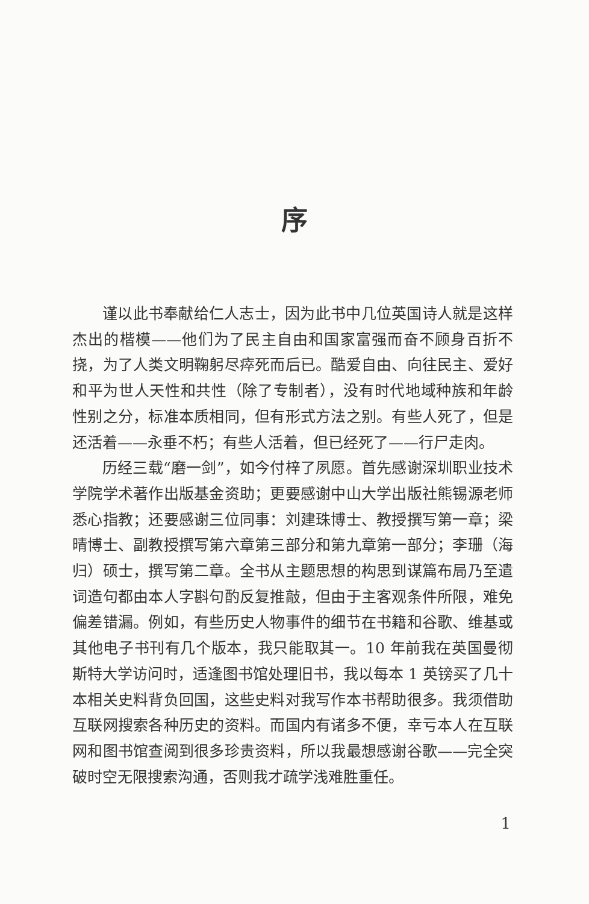序
谨以此书奉献给仁人志士，因为此书中几位英国诗人就是这样杰出的楷模——他们为了民主自由和国家富强而奋不顾身百折不挠，为了人类文明鞠躬尽瘁死而后已。酷爱自由、向往民主、爱好和平为世人天性和共性（除了专制者），没有时代地域种族和年龄性别之分，标准本质相同，但有形式方法之别。有些人死了，但是还活着——永垂不朽；有些人活着，但已经死了——行尸走肉。
历经三载“磨一剑”，如今付梓了夙愿。首先感谢深圳职业技术学院学术著作出版基金资助；更要感谢中山大学出版社熊锡源老师悉心指教；还要感谢三位同事：刘建珠博士、教授撰写第一章；梁晴博士、副教授撰写第六章第三部分和第九章第一部分；李珊（海归）硕士，撰写第二章。全书从主题思想的构思到谋篇布局乃至遣词造句都由本人字斟句酌反复推敲，但由于主客观条件所限，难免偏差错漏。例如，有些历史人物事件的细节在书籍和谷歌、维基或其他电子书刊有几个版本，我只能取其一。10 年前我在英国曼彻斯特大学访问时，适逢图书馆处理旧书，我以每本 1 英镑买了几十本相关史料背负回国，这些史料对我写作本书帮助很多。我须借助互联网搜索各种历史的资料。而国内有诸多不便，幸亏本人在互联网和图书馆查阅到很多珍贵资料，所以我最想感谢谷歌——完全突破时空无限搜索沟通，否则我才疏学浅难胜重任。
1